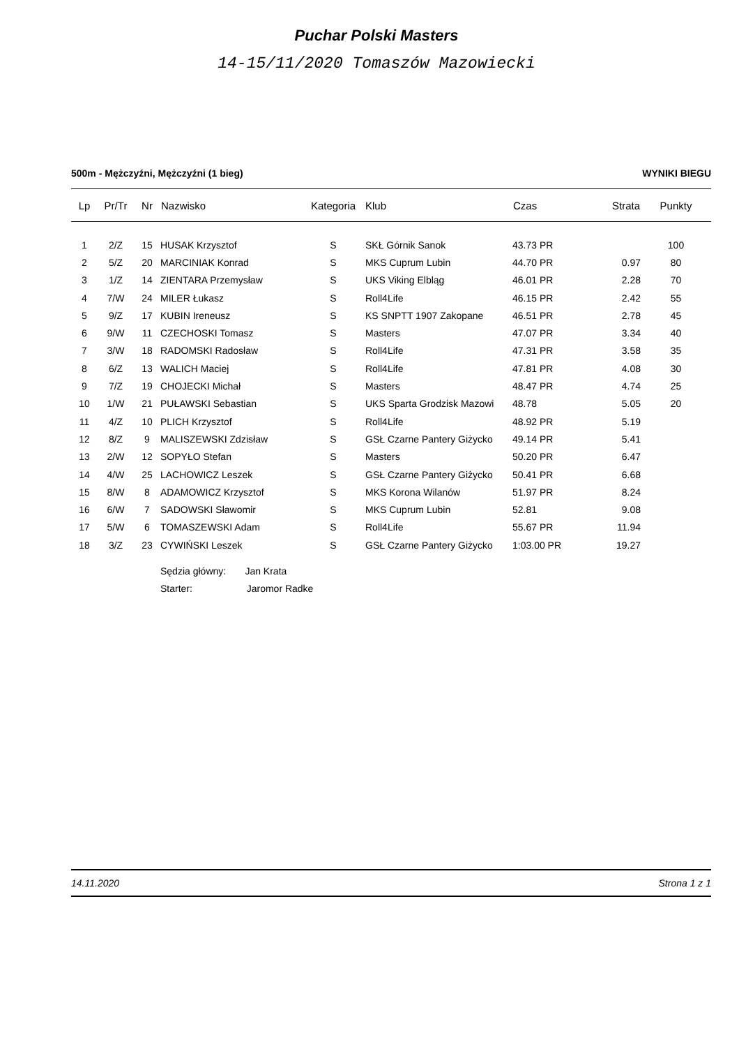Puchar Polski Masters
14-15/11/2020 Tomaszów Mazowiecki
500m - Mężczyźni, Mężczyźni (1 bieg) WYNIKI BIEGU
| Lp | Pr/Tr | Nr | Nazwisko | Kategoria | Klub | Czas | Strata | Punkty |
| --- | --- | --- | --- | --- | --- | --- | --- | --- |
| 1 | 2/Z | 15 | HUSAK Krzysztof | S | SKŁ Górnik Sanok | 43.73 PR | | 100 |
| 2 | 5/Z | 20 | MARCINIAK Konrad | S | MKS Cuprum Lubin | 44.70 PR | 0.97 | 80 |
| 3 | 1/Z | 14 | ZIENTARA Przemysław | S | UKS Viking Elbląg | 46.01 PR | 2.28 | 70 |
| 4 | 7/W | 24 | MILER Łukasz | S | Roll4Life | 46.15 PR | 2.42 | 55 |
| 5 | 9/Z | 17 | KUBIN Ireneusz | S | KS SNPTT 1907 Zakopane | 46.51 PR | 2.78 | 45 |
| 6 | 9/W | 11 | CZECHOSKI Tomasz | S | Masters | 47.07 PR | 3.34 | 40 |
| 7 | 3/W | 18 | RADOMSKI Radosław | S | Roll4Life | 47.31 PR | 3.58 | 35 |
| 8 | 6/Z | 13 | WALICH Maciej | S | Roll4Life | 47.81 PR | 4.08 | 30 |
| 9 | 7/Z | 19 | CHOJECKI Michał | S | Masters | 48.47 PR | 4.74 | 25 |
| 10 | 1/W | 21 | PUŁAWSKI Sebastian | S | UKS Sparta Grodzisk Mazowi | 48.78 | 5.05 | 20 |
| 11 | 4/Z | 10 | PLICH Krzysztof | S | Roll4Life | 48.92 PR | 5.19 | |
| 12 | 8/Z | 9 | MALISZEWSKI Zdzisław | S | GSŁ Czarne Pantery Giżycko | 49.14 PR | 5.41 | |
| 13 | 2/W | 12 | SOPYŁO Stefan | S | Masters | 50.20 PR | 6.47 | |
| 14 | 4/W | 25 | LACHOWICZ Leszek | S | GSŁ Czarne Pantery Giżycko | 50.41 PR | 6.68 | |
| 15 | 8/W | 8 | ADAMOWICZ Krzysztof | S | MKS Korona Wilanów | 51.97 PR | 8.24 | |
| 16 | 6/W | 7 | SADOWSKI Sławomir | S | MKS Cuprum Lubin | 52.81 | 9.08 | |
| 17 | 5/W | 6 | TOMASZEWSKI Adam | S | Roll4Life | 55.67 PR | 11.94 | |
| 18 | 3/Z | 23 | CYWIŃSKI Leszek | S | GSŁ Czarne Pantery Giżycko | 1:03.00 PR | 19.27 | |
| | | | Sędzia główny: Jan Krata | | | | | |
| | | | Starter: Jaromor Radke | | | | | |
14.11.2020 Strona 1 z 1